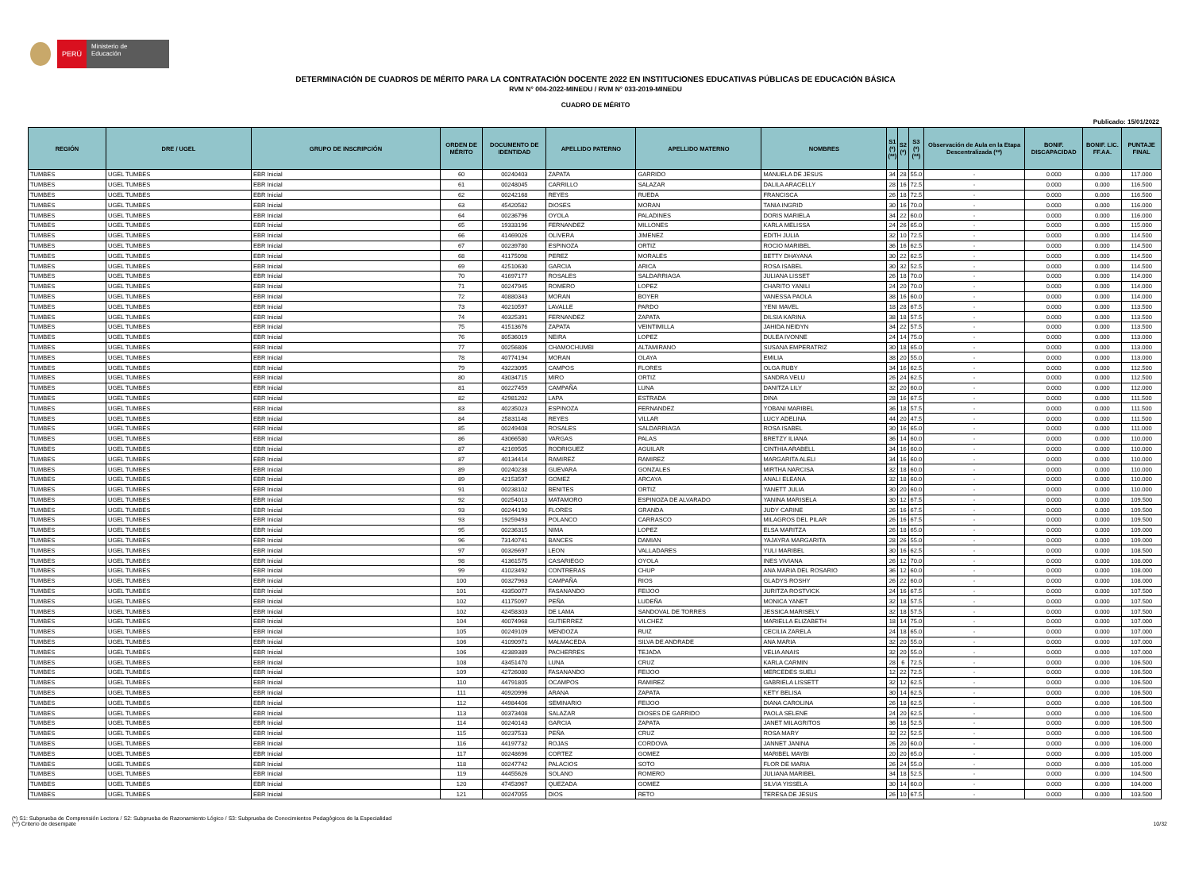PERÚ
Ministerio de Educación
DETERMINACIÓN DE CUADROS DE MÉRITO PARA LA CONTRATACIÓN DOCENTE 2022 EN INSTITUCIONES EDUCATIVAS PÚBLICAS DE EDUCACIÓN BÁSICA
RVM N° 004-2022-MINEDU / RVM N° 033-2019-MINEDU
CUADRO DE MÉRITO
Publicado: 15/01/2022
| REGIÓN | DRE / UGEL | GRUPO DE INSCRIPCIÓN | ORDEN DE MÉRITO | DOCUMENTO DE IDENTIDAD | APELLIDO PATERNO | APELLIDO MATERNO | NOMBRES | S1 (*) (**) | S2 (*) | S3 (*) (**) | Observación de Aula en la Etapa Descentralizada (**) | BONIF. DISCAPACIDAD | BONIF. LIC. FF.AA. | PUNTAJE FINAL |
| --- | --- | --- | --- | --- | --- | --- | --- | --- | --- | --- | --- | --- | --- | --- |
| TUMBES | UGEL TUMBES | EBR Inicial | 60 | 00240403 | ZAPATA | GARRIDO | MANUELA DE JESUS | 34 | 28 | 55.0 | - | 0.000 | 0.000 | 117.000 |
| TUMBES | UGEL TUMBES | EBR Inicial | 61 | 00248045 | CARRILLO | SALAZAR | DALILA ARACELLY | 28 | 16 | 72.5 | - | 0.000 | 0.000 | 116.500 |
| TUMBES | UGEL TUMBES | EBR Inicial | 62 | 00242168 | REYES | RUEDA | FRANCISCA | 26 | 18 | 72.5 | - | 0.000 | 0.000 | 116.500 |
| TUMBES | UGEL TUMBES | EBR Inicial | 63 | 45420582 | DIOSES | MORAN | TANIA INGRID | 30 | 16 | 70.0 | - | 0.000 | 0.000 | 116.000 |
| TUMBES | UGEL TUMBES | EBR Inicial | 64 | 00236796 | OYOLA | PALADINES | DORIS MARIELA | 34 | 22 | 60.0 | - | 0.000 | 0.000 | 116.000 |
| TUMBES | UGEL TUMBES | EBR Inicial | 65 | 19333196 | FERNANDEZ | MILLONES | KARLA MELISSA | 24 | 26 | 65.0 | - | 0.000 | 0.000 | 115.000 |
| TUMBES | UGEL TUMBES | EBR Inicial | 66 | 41469026 | OLIVERA | JIMENEZ | EDITH JULIA | 32 | 10 | 72.5 | - | 0.000 | 0.000 | 114.500 |
| TUMBES | UGEL TUMBES | EBR Inicial | 67 | 00239780 | ESPINOZA | ORTIZ | ROCIO MARIBEL | 36 | 16 | 62.5 | - | 0.000 | 0.000 | 114.500 |
| TUMBES | UGEL TUMBES | EBR Inicial | 68 | 41175098 | PEREZ | MORALES | BETTY DHAYANA | 30 | 22 | 62.5 | - | 0.000 | 0.000 | 114.500 |
| TUMBES | UGEL TUMBES | EBR Inicial | 69 | 42510630 | GARCIA | ARICA | ROSA ISABEL | 30 | 32 | 52.5 | - | 0.000 | 0.000 | 114.500 |
| TUMBES | UGEL TUMBES | EBR Inicial | 70 | 41697177 | ROSALES | SALDARRIAGA | JULIANA LISSET | 26 | 18 | 70.0 | - | 0.000 | 0.000 | 114.000 |
| TUMBES | UGEL TUMBES | EBR Inicial | 71 | 00247945 | ROMERO | LOPEZ | CHARITO YANILI | 24 | 20 | 70.0 | - | 0.000 | 0.000 | 114.000 |
| TUMBES | UGEL TUMBES | EBR Inicial | 72 | 40880343 | MORAN | BOYER | VANESSA PAOLA | 38 | 16 | 60.0 | - | 0.000 | 0.000 | 114.000 |
| TUMBES | UGEL TUMBES | EBR Inicial | 73 | 40210597 | LAVALLE | PARDO | YENI MAVEL | 18 | 28 | 67.5 | - | 0.000 | 0.000 | 113.500 |
| TUMBES | UGEL TUMBES | EBR Inicial | 74 | 40325391 | FERNANDEZ | ZAPATA | DILSIA KARINA | 38 | 18 | 57.5 | - | 0.000 | 0.000 | 113.500 |
| TUMBES | UGEL TUMBES | EBR Inicial | 75 | 41513676 | ZAPATA | VEINTIMILLA | JAHIDA NEIDYN | 34 | 22 | 57.5 | - | 0.000 | 0.000 | 113.500 |
| TUMBES | UGEL TUMBES | EBR Inicial | 76 | 80536019 | NEIRA | LOPEZ | DULEA IVONNE | 24 | 14 | 75.0 | - | 0.000 | 0.000 | 113.000 |
| TUMBES | UGEL TUMBES | EBR Inicial | 77 | 00256806 | CHAMOCHUMBI | ALTAMIRANO | SUSANA EMPERATRIZ | 30 | 18 | 65.0 | - | 0.000 | 0.000 | 113.000 |
| TUMBES | UGEL TUMBES | EBR Inicial | 78 | 40774194 | MORAN | OLAYA | EMILIA | 38 | 20 | 55.0 | - | 0.000 | 0.000 | 113.000 |
| TUMBES | UGEL TUMBES | EBR Inicial | 79 | 43223095 | CAMPOS | FLORES | OLGA RUBY | 34 | 16 | 62.5 | - | 0.000 | 0.000 | 112.500 |
| TUMBES | UGEL TUMBES | EBR Inicial | 80 | 43034715 | MIRO | ORTIZ | SANDRA VELU | 26 | 24 | 62.5 | - | 0.000 | 0.000 | 112.500 |
| TUMBES | UGEL TUMBES | EBR Inicial | 81 | 00227459 | CAMPAÑA | LUNA | DANITZA LILY | 32 | 20 | 60.0 | - | 0.000 | 0.000 | 112.000 |
| TUMBES | UGEL TUMBES | EBR Inicial | 82 | 42981202 | LAPA | ESTRADA | DINA | 28 | 16 | 67.5 | - | 0.000 | 0.000 | 111.500 |
| TUMBES | UGEL TUMBES | EBR Inicial | 83 | 40235023 | ESPINOZA | FERNANDEZ | YOBANI MARIBEL | 36 | 18 | 57.5 | - | 0.000 | 0.000 | 111.500 |
| TUMBES | UGEL TUMBES | EBR Inicial | 84 | 25831148 | REYES | VILLAR | LUCY ADELINA | 44 | 20 | 47.5 | - | 0.000 | 0.000 | 111.500 |
| TUMBES | UGEL TUMBES | EBR Inicial | 85 | 00249408 | ROSALES | SALDARRIAGA | ROSA ISABEL | 30 | 16 | 65.0 | - | 0.000 | 0.000 | 111.000 |
| TUMBES | UGEL TUMBES | EBR Inicial | 86 | 43066580 | VARGAS | PALAS | BRETZY ILIANA | 36 | 14 | 60.0 | - | 0.000 | 0.000 | 110.000 |
| TUMBES | UGEL TUMBES | EBR Inicial | 87 | 42169505 | RODRIGUEZ | AGUILAR | CINTHIA ARABELL | 34 | 16 | 60.0 | - | 0.000 | 0.000 | 110.000 |
| TUMBES | UGEL TUMBES | EBR Inicial | 87 | 40134414 | RAMIREZ | RAMIREZ | MARGARITA ALELI | 34 | 16 | 60.0 | - | 0.000 | 0.000 | 110.000 |
| TUMBES | UGEL TUMBES | EBR Inicial | 89 | 00240238 | GUEVARA | GONZALES | MIRTHA NARCISA | 32 | 18 | 60.0 | - | 0.000 | 0.000 | 110.000 |
| TUMBES | UGEL TUMBES | EBR Inicial | 89 | 42153597 | GOMEZ | ARCAYA | ANALI ELEANA | 32 | 18 | 60.0 | - | 0.000 | 0.000 | 110.000 |
| TUMBES | UGEL TUMBES | EBR Inicial | 91 | 00238102 | BENITES | ORTIZ | YANETT JULIA | 30 | 20 | 60.0 | - | 0.000 | 0.000 | 110.000 |
| TUMBES | UGEL TUMBES | EBR Inicial | 92 | 00254013 | MATAMORO | ESPINOZA DE ALVARADO | YANINA MARISELA | 30 | 12 | 67.5 | - | 0.000 | 0.000 | 109.500 |
| TUMBES | UGEL TUMBES | EBR Inicial | 93 | 00244190 | FLORES | GRANDA | JUDY CARINE | 26 | 16 | 67.5 | - | 0.000 | 0.000 | 109.500 |
| TUMBES | UGEL TUMBES | EBR Inicial | 93 | 19259493 | POLANCO | CARRASCO | MILAGROS DEL PILAR | 26 | 16 | 67.5 | - | 0.000 | 0.000 | 109.500 |
| TUMBES | UGEL TUMBES | EBR Inicial | 95 | 00236315 | NIMA | LOPEZ | ELSA MARITZA | 26 | 18 | 65.0 | - | 0.000 | 0.000 | 109.000 |
| TUMBES | UGEL TUMBES | EBR Inicial | 96 | 73140741 | BANCES | DAMIAN | YAJAYRA MARGARITA | 28 | 26 | 55.0 | - | 0.000 | 0.000 | 109.000 |
| TUMBES | UGEL TUMBES | EBR Inicial | 97 | 00326697 | LEON | VALLADARES | YULI MARIBEL | 30 | 16 | 62.5 | - | 0.000 | 0.000 | 108.500 |
| TUMBES | UGEL TUMBES | EBR Inicial | 98 | 41361575 | CASARIEGO | OYOLA | INES VIVIANA | 26 | 12 | 70.0 | - | 0.000 | 0.000 | 108.000 |
| TUMBES | UGEL TUMBES | EBR Inicial | 99 | 41023492 | CONTRERAS | CHUP | ANA MARIA DEL ROSARIO | 36 | 12 | 60.0 | - | 0.000 | 0.000 | 108.000 |
| TUMBES | UGEL TUMBES | EBR Inicial | 100 | 00327963 | CAMPAÑA | RIOS | GLADYS ROSHY | 26 | 22 | 60.0 | - | 0.000 | 0.000 | 108.000 |
| TUMBES | UGEL TUMBES | EBR Inicial | 101 | 43350077 | FASANANDO | FEIJOO | JURITZA ROSTVICK | 24 | 16 | 67.5 | - | 0.000 | 0.000 | 107.500 |
| TUMBES | UGEL TUMBES | EBR Inicial | 102 | 41175097 | PEÑA | LUDEÑA | MONICA YANET | 32 | 18 | 57.5 | - | 0.000 | 0.000 | 107.500 |
| TUMBES | UGEL TUMBES | EBR Inicial | 102 | 42458303 | DE LAMA | SANDOVAL DE TORRES | JESSICA MARISELY | 32 | 18 | 57.5 | - | 0.000 | 0.000 | 107.500 |
| TUMBES | UGEL TUMBES | EBR Inicial | 104 | 40074968 | GUTIERREZ | VILCHEZ | MARIELLA ELIZABETH | 18 | 14 | 75.0 | - | 0.000 | 0.000 | 107.000 |
| TUMBES | UGEL TUMBES | EBR Inicial | 105 | 00249109 | MENDOZA | RUIZ | CECILIA ZARELA | 24 | 18 | 65.0 | - | 0.000 | 0.000 | 107.000 |
| TUMBES | UGEL TUMBES | EBR Inicial | 106 | 41090971 | MALMACEDA | SILVA DE ANDRADE | ANA MARIA | 32 | 20 | 55.0 | - | 0.000 | 0.000 | 107.000 |
| TUMBES | UGEL TUMBES | EBR Inicial | 106 | 42389389 | PACHERRES | TEJADA | VELIA ANAIS | 32 | 20 | 55.0 | - | 0.000 | 0.000 | 107.000 |
| TUMBES | UGEL TUMBES | EBR Inicial | 108 | 43451470 | LUNA | CRUZ | KARLA CARMIN | 28 | 6 | 72.5 | - | 0.000 | 0.000 | 106.500 |
| TUMBES | UGEL TUMBES | EBR Inicial | 109 | 42726080 | FASANANDO | FEIJOO | MERCEDES SUELI | 12 | 22 | 72.5 | - | 0.000 | 0.000 | 106.500 |
| TUMBES | UGEL TUMBES | EBR Inicial | 110 | 44791805 | OCAMPOS | RAMIREZ | GABRIELA LISSETT | 32 | 12 | 62.5 | - | 0.000 | 0.000 | 106.500 |
| TUMBES | UGEL TUMBES | EBR Inicial | 111 | 40920996 | ARANA | ZAPATA | KETY BELISA | 30 | 14 | 62.5 | - | 0.000 | 0.000 | 106.500 |
| TUMBES | UGEL TUMBES | EBR Inicial | 112 | 44984406 | SEMINARIO | FEIJOO | DIANA CAROLINA | 26 | 18 | 62.5 | - | 0.000 | 0.000 | 106.500 |
| TUMBES | UGEL TUMBES | EBR Inicial | 113 | 00373408 | SALAZAR | DIOSES DE GARRIDO | PAOLA SELENE | 24 | 20 | 62.5 | - | 0.000 | 0.000 | 106.500 |
| TUMBES | UGEL TUMBES | EBR Inicial | 114 | 00240143 | GARCIA | ZAPATA | JANET MILAGRITOS | 36 | 18 | 52.5 | - | 0.000 | 0.000 | 106.500 |
| TUMBES | UGEL TUMBES | EBR Inicial | 115 | 00237533 | PEÑA | CRUZ | ROSA MARY | 32 | 22 | 52.5 | - | 0.000 | 0.000 | 106.500 |
| TUMBES | UGEL TUMBES | EBR Inicial | 116 | 44197732 | ROJAS | CORDOVA | JANNET JANINA | 26 | 20 | 60.0 | - | 0.000 | 0.000 | 106.000 |
| TUMBES | UGEL TUMBES | EBR Inicial | 117 | 00248696 | CORTEZ | GOMEZ | MARIBEL MAYBI | 20 | 20 | 65.0 | - | 0.000 | 0.000 | 105.000 |
| TUMBES | UGEL TUMBES | EBR Inicial | 118 | 00247742 | PALACIOS | SOTO | FLOR DE MARIA | 26 | 24 | 55.0 | - | 0.000 | 0.000 | 105.000 |
| TUMBES | UGEL TUMBES | EBR Inicial | 119 | 44455626 | SOLANO | ROMERO | JULIANA MARIBEL | 34 | 18 | 52.5 | - | 0.000 | 0.000 | 104.500 |
| TUMBES | UGEL TUMBES | EBR Inicial | 120 | 47453967 | QUEZADA | GOMEZ | SILVIA YISSELA | 30 | 14 | 60.0 | - | 0.000 | 0.000 | 104.000 |
| TUMBES | UGEL TUMBES | EBR Inicial | 121 | 00247055 | DIOS | RETO | TERESA DE JESUS | 26 | 10 | 67.5 | - | 0.000 | 0.000 | 103.500 |
(*) S1: Subprueba de Comprensión Lectora / S2: Subprueba de Razonamiento Lógico / S3: Subprueba de Conocimientos Pedagógicos de la Especialidad
(**) Criterio de desempate 10/32